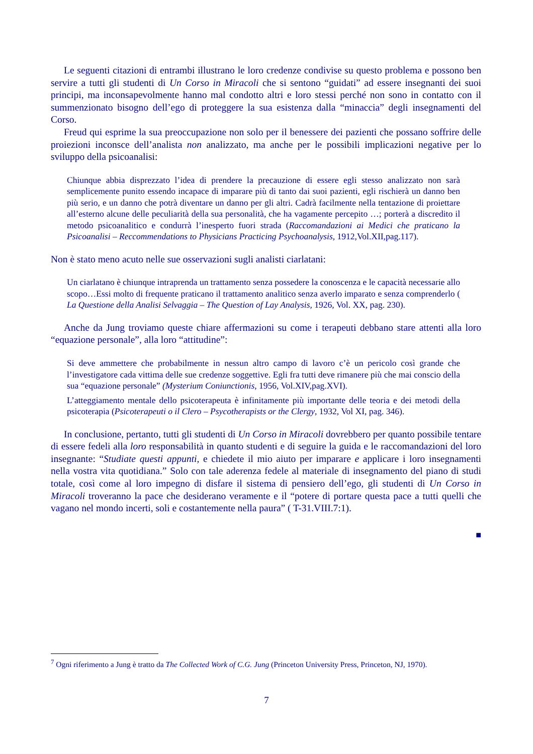Le seguenti citazioni di entrambi illustrano le loro credenze condivise su questo problema e possono ben servire a tutti gli studenti di Un Corso in Miracoli che si sentono “guidati” ad essere insegnanti dei suoi principi, ma inconsapevolmente hanno mal condotto altri e loro stessi perché non sono in contatto con il summenzionato bisogno dell’ego di proteggere la sua esistenza dalla “minaccia” degli insegnamenti del Corso.
Freud qui esprime la sua preoccupazione non solo per il benessere dei pazienti che possano soffrire delle proiezioni inconsce dell’analista non analizzato, ma anche per le possibili implicazioni negative per lo sviluppo della psicoanalisi:
Chiunque abbia disprezzato l’idea di prendere la precauzione di essere egli stesso analizzato non sarà semplicemente punito essendo incapace di imparare più di tanto dai suoi pazienti, egli rischierà un danno ben più serio, e un danno che potrà diventare un danno per gli altri. Cadrà facilmente nella tentazione di proiettare all’esterno alcune delle peculiarità della sua personalità, che ha vagamente percepito …; porterà a discredito il metodo psicoanalitico e condurrà l’inesperto fuori strada (Raccomandazioni ai Medici che praticano la Psicoanalisi – Reccommendations to Physicians Practicing Psychoanalysis, 1912,Vol.XII,pag.117).
Non è stato meno acuto nelle sue osservazioni sugli analisti ciarlatani:
Un ciarlatano è chiunque intraprenda un trattamento senza possedere la conoscenza e le capacità necessarie allo scopo…Essi molto di frequente praticano il trattamento analitico senza averlo imparato e senza comprenderlo ( La Questione della Analisi Selvaggia – The Question of Lay Analysis, 1926, Vol. XX, pag. 230).
Anche da Jung troviamo queste chiare affermazioni su come i terapeuti debbano stare attenti alla loro “equazione personale”, alla loro “attitudine”:
Si deve ammettere che probabilmente in nessun altro campo di lavoro c’è un pericolo così grande che l’investigatore cada vittima delle sue credenze soggettive. Egli fra tutti deve rimanere più che mai conscio della sua “equazione personale” (Mysterium Coniunctionis, 1956, Vol.XIV,pag.XVI).
L’atteggiamento mentale dello psicoterapeuta è infinitamente più importante delle teoria e dei metodi della psicoterapia (Psicoterapeuti o il Clero – Psycotherapists or the Clergy, 1932, Vol XI, pag. 346).
In conclusione, pertanto, tutti gli studenti di Un Corso in Miracoli dovrebbero per quanto possibile tentare di essere fedeli alla loro responsabilità in quanto studenti e di seguire la guida e le raccomandazioni del loro insegnante: “Studiate questi appunti, e chiedete il mio aiuto per imparare e applicare i loro insegnamenti nella vostra vita quotidiana.” Solo con tale aderenza fedele al materiale di insegnamento del piano di studi totale, così come al loro impegno di disfare il sistema di pensiero dell’ego, gli studenti di Un Corso in Miracoli troveranno la pace che desiderano veramente e il “potere di portare questa pace a tutti quelli che vagano nel mondo incerti, soli e costantemente nella paura” ( T-31.VIII.7:1).
■
<sup>7</sup> Ogni riferimento a Jung è tratto da The Collected Work of C.G. Jung (Princeton University Press, Princeton, NJ, 1970).
7